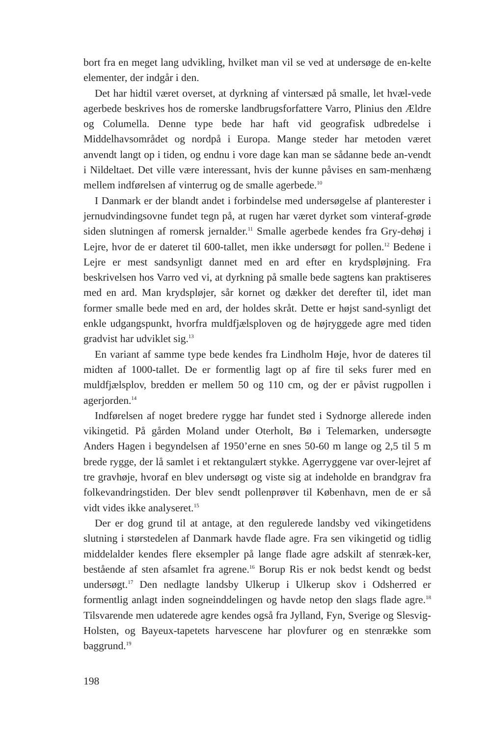bort fra en meget lang udvikling, hvilket man vil se ved at undersøge de en-kelte elementer, der indgår i den.
Det har hidtil været overset, at dyrkning af vintersæd på smalle, let hvæl-vede agerbede beskrives hos de romerske landbrugsforfattere Varro, Plinius den Ældre og Columella. Denne type bede har haft vid geografisk udbredelse i Middelhavsområdet og nordpå i Europa. Mange steder har metoden været anvendt langt op i tiden, og endnu i vore dage kan man se sådanne bede an-vendt i Nildeltaet. Det ville være interessant, hvis der kunne påvises en sam-menhæng mellem indførelsen af vinterrug og de smalle agerbede.<sup>10</sup>
I Danmark er der blandt andet i forbindelse med undersøgelse af planterester i jernudvindingsovne fundet tegn på, at rugen har været dyrket som vinteraf-grøde siden slutningen af romersk jernalder.<sup>11</sup> Smalle agerbede kendes fra Gry-dehøj i Lejre, hvor de er dateret til 600-tallet, men ikke undersøgt for pollen.<sup>12</sup> Bedene i Lejre er mest sandsynligt dannet med en ard efter en krydspløjning. Fra beskrivelsen hos Varro ved vi, at dyrkning på smalle bede sagtens kan praktiseres med en ard. Man krydspløjer, sår kornet og dækker det derefter til, idet man former smalle bede med en ard, der holdes skråt. Dette er højst sand-synligt det enkle udgangspunkt, hvorfra muldfjælsploven og de højryggede agre med tiden gradvist har udviklet sig.<sup>13</sup>
En variant af samme type bede kendes fra Lindholm Høje, hvor de dateres til midten af 1000-tallet. De er formentlig lagt op af fire til seks furer med en muldfjælsplov, bredden er mellem 50 og 110 cm, og der er påvist rugpollen i agerjorden.<sup>14</sup>
Indførelsen af noget bredere rygge har fundet sted i Sydnorge allerede inden vikingetid. På gården Moland under Oterholt, Bø i Telemarken, undersøgte Anders Hagen i begyndelsen af 1950’erne en snes 50-60 m lange og 2,5 til 5 m brede rygge, der lå samlet i et rektangulært stykke. Agerryggene var over-lejret af tre gravhøje, hvoraf en blev undersøgt og viste sig at indeholde en brandgrav fra folkevandringstiden. Der blev sendt pollenprøver til København, men de er så vidt vides ikke analyseret.<sup>15</sup>
Der er dog grund til at antage, at den regulerede landsby ved vikingetidens slutning i størstedelen af Danmark havde flade agre. Fra sen vikingetid og tidlig middelalder kendes flere eksempler på lange flade agre adskilt af stenræk-ker, bestående af sten afsamlet fra agrene.<sup>16</sup> Borup Ris er nok bedst kendt og bedst undersøgt.<sup>17</sup> Den nedlagte landsby Ulkerup i Ulkerup skov i Odsherred er formentlig anlagt inden sogneinddelingen og havde netop den slags flade agre.<sup>18</sup> Tilsvarende men udaterede agre kendes også fra Jylland, Fyn, Sverige og Slesvig-Holsten, og Bayeux-tapetets harvescene har plovfurer og en stenrække som baggrund.<sup>19</sup>
198